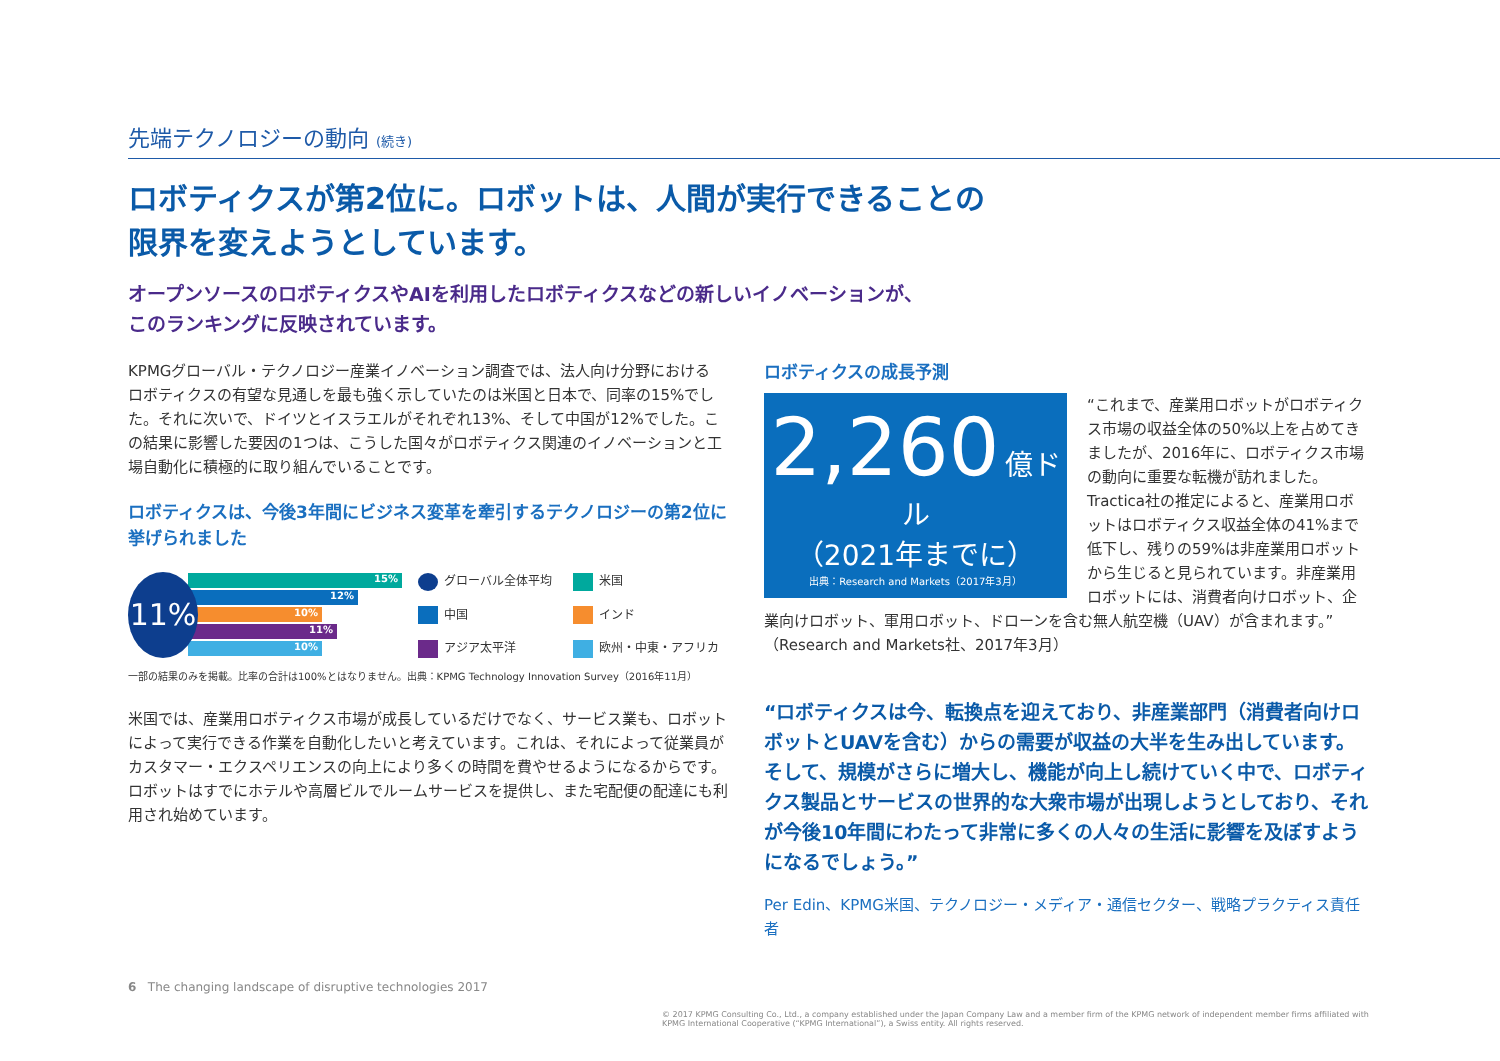先端テクノロジーの動向 (続き)
ロボティクスが第2位に。ロボットは、人間が実行できることの
限界を変えようとしています。
オープンソースのロボティクスやAIを利用したロボティクスなどの新しいイノベーションが、
このランキングに反映されています。
KPMGグローバル・テクノロジー産業イノベーション調査では、法人向け分野における ロボティクスの有望な見通しを最も強く示していたのは米国と日本で、同率の15%でした。それに次いで、ドイツとイスラエルがそれぞれ13%、そして中国が12%でした。この結果に影響した要因の1つは、こうした国々がロボティクス関連のイノベーションと工場自動化に積極的に取り組んでいることです。
ロボティクスは、今後3年間にビジネス変革を牽引するテクノロジーの第2位に挙げられました
11%
15%
12%
10%
11%
10%
グローバル全体平均
米国
中国
インド
アジア太平洋
欧州・中東・アフリカ
一部の結果のみを掲載。比率の合計は100%とはなりません。出典：KPMG Technology Innovation Survey（2016年11月）
米国では、産業用ロボティクス市場が成長しているだけでなく、サービス業も、ロボットによって実行できる作業を自動化したいと考えています。これは、それによって従業員がカスタマー・エクスペリエンスの向上により多くの時間を費やせるようになるからです。ロボットはすでにホテルや高層ビルでルームサービスを提供し、また宅配便の配達にも利用され始めています。
ロボティクスの成長予測
2,260 億ドル
（2021年までに）
出典：Research and Markets（2017年3月）
“これまで、産業用ロボットがロボティクス市場の収益全体の50%以上を占めてきましたが、2016年に、ロボティクス市場の動向に重要な転機が訪れました。Tractica社の推定によると、産業用ロボットはロボティクス収益全体の41%まで低下し、残りの59%は非産業用ロボットから生じると見られています。非産業用ロボットには、消費者向けロボット、企業向けロボット、軍用ロボット、ドローンを含む無人航空機（UAV）が含まれます。”（Research and Markets社、2017年3月）
“ロボティクスは今、転換点を迎えており、非産業部門（消費者向けロボットとUAVを含む）からの需要が収益の大半を生み出しています。そして、規模がさらに増大し、機能が向上し続けていく中で、ロボティクス製品とサービスの世界的な大衆市場が出現しようとしており、それが今後10年間にわたって非常に多くの人々の生活に影響を及ぼすようになるでしょう。”
Per Edin、KPMG米国、テクノロジー・メディア・通信セクター、戦略プラクティス責任者
6 The changing landscape of disruptive technologies 2017
© 2017 KPMG Consulting Co., Ltd., a company established under the Japan Company Law and a member firm of the KPMG network of independent member firms affiliated with KPMG International Cooperative (“KPMG International”), a Swiss entity. All rights reserved.